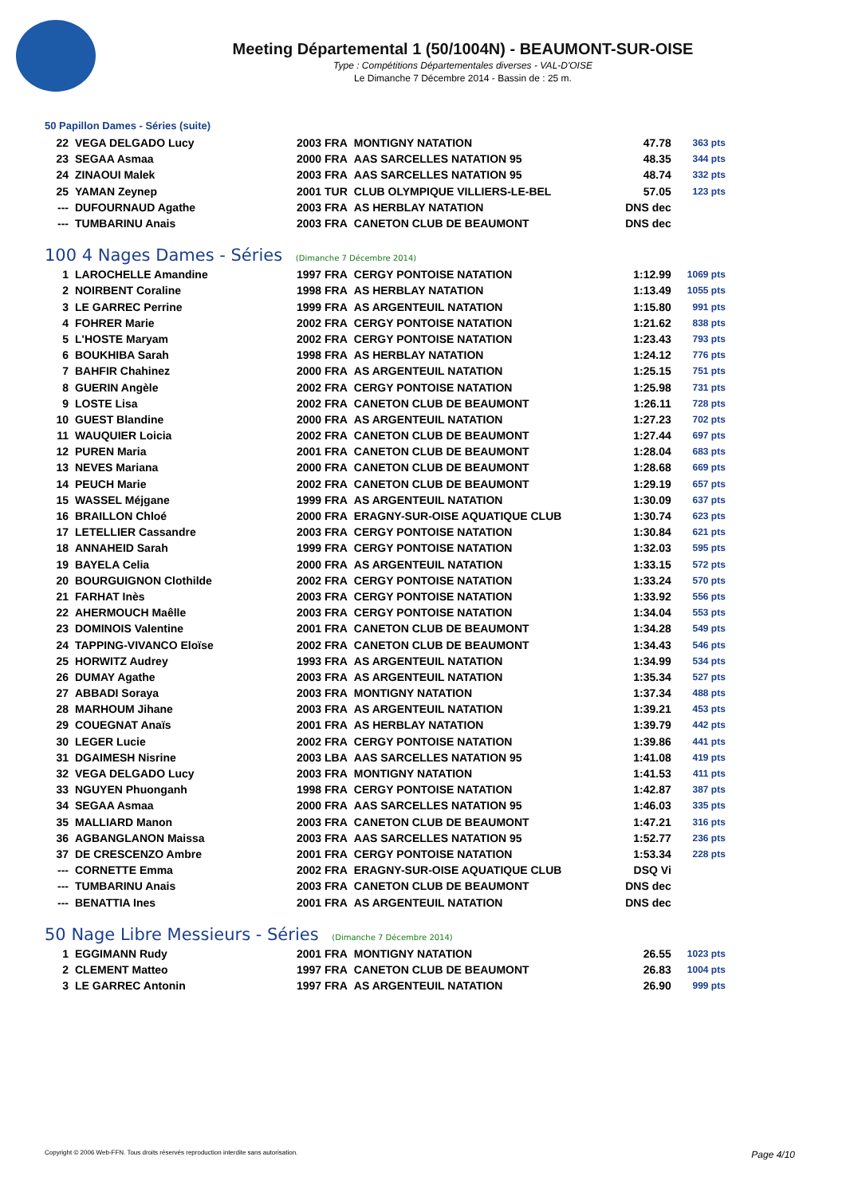Meeting Départemental 1 (50/1004N) - BEAUMONT-SUR-OISE
Type : Compétitions Départementales diverses - VAL-D'OISE
Le Dimanche 7 Décembre 2014 - Bassin de : 25 m.
50 Papillon Dames - Séries (suite)
| 22 | VEGA DELGADO Lucy | 2003 FRA | MONTIGNY NATATION | 47.78 | 363 pts |
| 23 | SEGAA Asmaa | 2000 FRA | AAS SARCELLES NATATION 95 | 48.35 | 344 pts |
| 24 | ZINAOUI Malek | 2003 FRA | AAS SARCELLES NATATION 95 | 48.74 | 332 pts |
| 25 | YAMAN Zeynep | 2001 TUR | CLUB OLYMPIQUE VILLIERS-LE-BEL | 57.05 | 123 pts |
| --- | DUFOURNAUD Agathe | 2003 FRA | AS HERBLAY NATATION | DNS dec | |
| --- | TUMBARINU Anais | 2003 FRA | CANETON CLUB DE BEAUMONT | DNS dec | |
100 4 Nages Dames - Séries (Dimanche 7 Décembre 2014)
| 1 | LAROCHELLE Amandine | 1997 FRA | CERGY PONTOISE NATATION | 1:12.99 | 1069 pts |
| 2 | NOIRBENT Coraline | 1998 FRA | AS HERBLAY NATATION | 1:13.49 | 1055 pts |
| 3 | LE GARREC Perrine | 1999 FRA | AS ARGENTEUIL NATATION | 1:15.80 | 991 pts |
| 4 | FOHRER Marie | 2002 FRA | CERGY PONTOISE NATATION | 1:21.62 | 838 pts |
| 5 | L'HOSTE Maryam | 2002 FRA | CERGY PONTOISE NATATION | 1:23.43 | 793 pts |
| 6 | BOUKHIBA Sarah | 1998 FRA | AS HERBLAY NATATION | 1:24.12 | 776 pts |
| 7 | BAHFIR Chahinez | 2000 FRA | AS ARGENTEUIL NATATION | 1:25.15 | 751 pts |
| 8 | GUERIN Angèle | 2002 FRA | CERGY PONTOISE NATATION | 1:25.98 | 731 pts |
| 9 | LOSTE Lisa | 2002 FRA | CANETON CLUB DE BEAUMONT | 1:26.11 | 728 pts |
| 10 | GUEST Blandine | 2000 FRA | AS ARGENTEUIL NATATION | 1:27.23 | 702 pts |
| 11 | WAUQUIER Loicia | 2002 FRA | CANETON CLUB DE BEAUMONT | 1:27.44 | 697 pts |
| 12 | PUREN Maria | 2001 FRA | CANETON CLUB DE BEAUMONT | 1:28.04 | 683 pts |
| 13 | NEVES Mariana | 2000 FRA | CANETON CLUB DE BEAUMONT | 1:28.68 | 669 pts |
| 14 | PEUCH Marie | 2002 FRA | CANETON CLUB DE BEAUMONT | 1:29.19 | 657 pts |
| 15 | WASSEL Méjgane | 1999 FRA | AS ARGENTEUIL NATATION | 1:30.09 | 637 pts |
| 16 | BRAILLON Chloé | 2000 FRA | ERAGNY-SUR-OISE AQUATIQUE CLUB | 1:30.74 | 623 pts |
| 17 | LETELLIER Cassandre | 2003 FRA | CERGY PONTOISE NATATION | 1:30.84 | 621 pts |
| 18 | ANNAHEID Sarah | 1999 FRA | CERGY PONTOISE NATATION | 1:32.03 | 595 pts |
| 19 | BAYELA Celia | 2000 FRA | AS ARGENTEUIL NATATION | 1:33.15 | 572 pts |
| 20 | BOURGUIGNON Clothilde | 2002 FRA | CERGY PONTOISE NATATION | 1:33.24 | 570 pts |
| 21 | FARHAT Inès | 2003 FRA | CERGY PONTOISE NATATION | 1:33.92 | 556 pts |
| 22 | AHERMOUCH Maêlle | 2003 FRA | CERGY PONTOISE NATATION | 1:34.04 | 553 pts |
| 23 | DOMINOIS Valentine | 2001 FRA | CANETON CLUB DE BEAUMONT | 1:34.28 | 549 pts |
| 24 | TAPPING-VIVANCO Eloïse | 2002 FRA | CANETON CLUB DE BEAUMONT | 1:34.43 | 546 pts |
| 25 | HORWITZ Audrey | 1993 FRA | AS ARGENTEUIL NATATION | 1:34.99 | 534 pts |
| 26 | DUMAY Agathe | 2003 FRA | AS ARGENTEUIL NATATION | 1:35.34 | 527 pts |
| 27 | ABBADI Soraya | 2003 FRA | MONTIGNY NATATION | 1:37.34 | 488 pts |
| 28 | MARHOUM Jihane | 2003 FRA | AS ARGENTEUIL NATATION | 1:39.21 | 453 pts |
| 29 | COUEGNAT Anaïs | 2001 FRA | AS HERBLAY NATATION | 1:39.79 | 442 pts |
| 30 | LEGER Lucie | 2002 FRA | CERGY PONTOISE NATATION | 1:39.86 | 441 pts |
| 31 | DGAIMESH Nisrine | 2003 LBA | AAS SARCELLES NATATION 95 | 1:41.08 | 419 pts |
| 32 | VEGA DELGADO Lucy | 2003 FRA | MONTIGNY NATATION | 1:41.53 | 411 pts |
| 33 | NGUYEN Phuonganh | 1998 FRA | CERGY PONTOISE NATATION | 1:42.87 | 387 pts |
| 34 | SEGAA Asmaa | 2000 FRA | AAS SARCELLES NATATION 95 | 1:46.03 | 335 pts |
| 35 | MALLIARD Manon | 2003 FRA | CANETON CLUB DE BEAUMONT | 1:47.21 | 316 pts |
| 36 | AGBANGLANON Maissa | 2003 FRA | AAS SARCELLES NATATION 95 | 1:52.77 | 236 pts |
| 37 | DE CRESCENZO Ambre | 2001 FRA | CERGY PONTOISE NATATION | 1:53.34 | 228 pts |
| --- | CORNETTE Emma | 2002 FRA | ERAGNY-SUR-OISE AQUATIQUE CLUB | DSQ Vi | |
| --- | TUMBARINU Anais | 2003 FRA | CANETON CLUB DE BEAUMONT | DNS dec | |
| --- | BENATTIA Ines | 2001 FRA | AS ARGENTEUIL NATATION | DNS dec | |
50 Nage Libre Messieurs - Séries (Dimanche 7 Décembre 2014)
| 1 | EGGIMANN Rudy | 2001 FRA | MONTIGNY NATATION | 26.55 | 1023 pts |
| 2 | CLEMENT Matteo | 1997 FRA | CANETON CLUB DE BEAUMONT | 26.83 | 1004 pts |
| 3 | LE GARREC Antonin | 1997 FRA | AS ARGENTEUIL NATATION | 26.90 | 999 pts |
Copyright © 2006 Web-FFN. Tous droits réservés reproduction interdite sans autorisation. Page 4/10